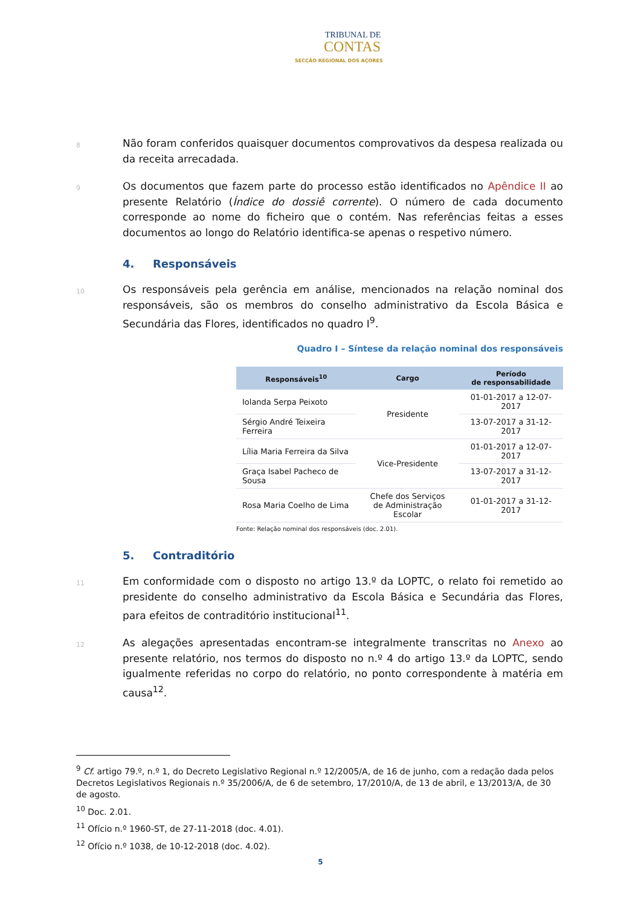TRIBUNAL DE
CONTAS
SECÇÃO REGIONAL DOS AÇORES
8
Não foram conferidos quaisquer documentos comprovativos da despesa realizada ou da receita arrecadada.
9
Os documentos que fazem parte do processo estão identificados no Apêndice II ao presente Relatório (Índice do dossiê corrente). O número de cada documento corresponde ao nome do ficheiro que o contém. Nas referências feitas a esses documentos ao longo do Relatório identifica-se apenas o respetivo número.
4. Responsáveis
10
Os responsáveis pela gerência em análise, mencionados na relação nominal dos responsáveis, são os membros do conselho administrativo da Escola Básica e Secundária das Flores, identificados no quadro I<sup>9</sup>.
Quadro I – Síntese da relação nominal dos responsáveis
| Responsáveis<sup>10</sup> | Cargo | Período de responsabilidade |
| --- | --- | --- |
| Iolanda Serpa Peixoto | Presidente | 01-01-2017 a 12-07-2017 |
| Sérgio André Teixeira Ferreira | | 13-07-2017 a 31-12-2017 |
| Lília Maria Ferreira da Silva | Vice-Presidente | 01-01-2017 a 12-07-2017 |
| Graça Isabel Pacheco de Sousa | | 13-07-2017 a 31-12-2017 |
| Rosa Maria Coelho de Lima | Chefe dos Serviços de Administração Escolar | 01-01-2017 a 31-12-2017 |
Fonte: Relação nominal dos responsáveis (doc. 2.01).
5. Contraditório
11
Em conformidade com o disposto no artigo 13.º da LOPTC, o relato foi remetido ao presidente do conselho administrativo da Escola Básica e Secundária das Flores, para efeitos de contraditório institucional<sup>11</sup>.
12
As alegações apresentadas encontram-se integralmente transcritas no Anexo ao presente relatório, nos termos do disposto no n.º 4 do artigo 13.º da LOPTC, sendo igualmente referidas no corpo do relatório, no ponto correspondente à matéria em causa<sup>12</sup>.
<sup>9</sup> Cf. artigo 79.º, n.º 1, do Decreto Legislativo Regional n.º 12/2005/A, de 16 de junho, com a redação dada pelos Decretos Legislativos Regionais n.º 35/2006/A, de 6 de setembro, 17/2010/A, de 13 de abril, e 13/2013/A, de 30 de agosto.
<sup>10</sup> Doc. 2.01.
<sup>11</sup> Ofício n.º 1960-ST, de 27-11-2018 (doc. 4.01).
<sup>12</sup> Ofício n.º 1038, de 10-12-2018 (doc. 4.02).
5